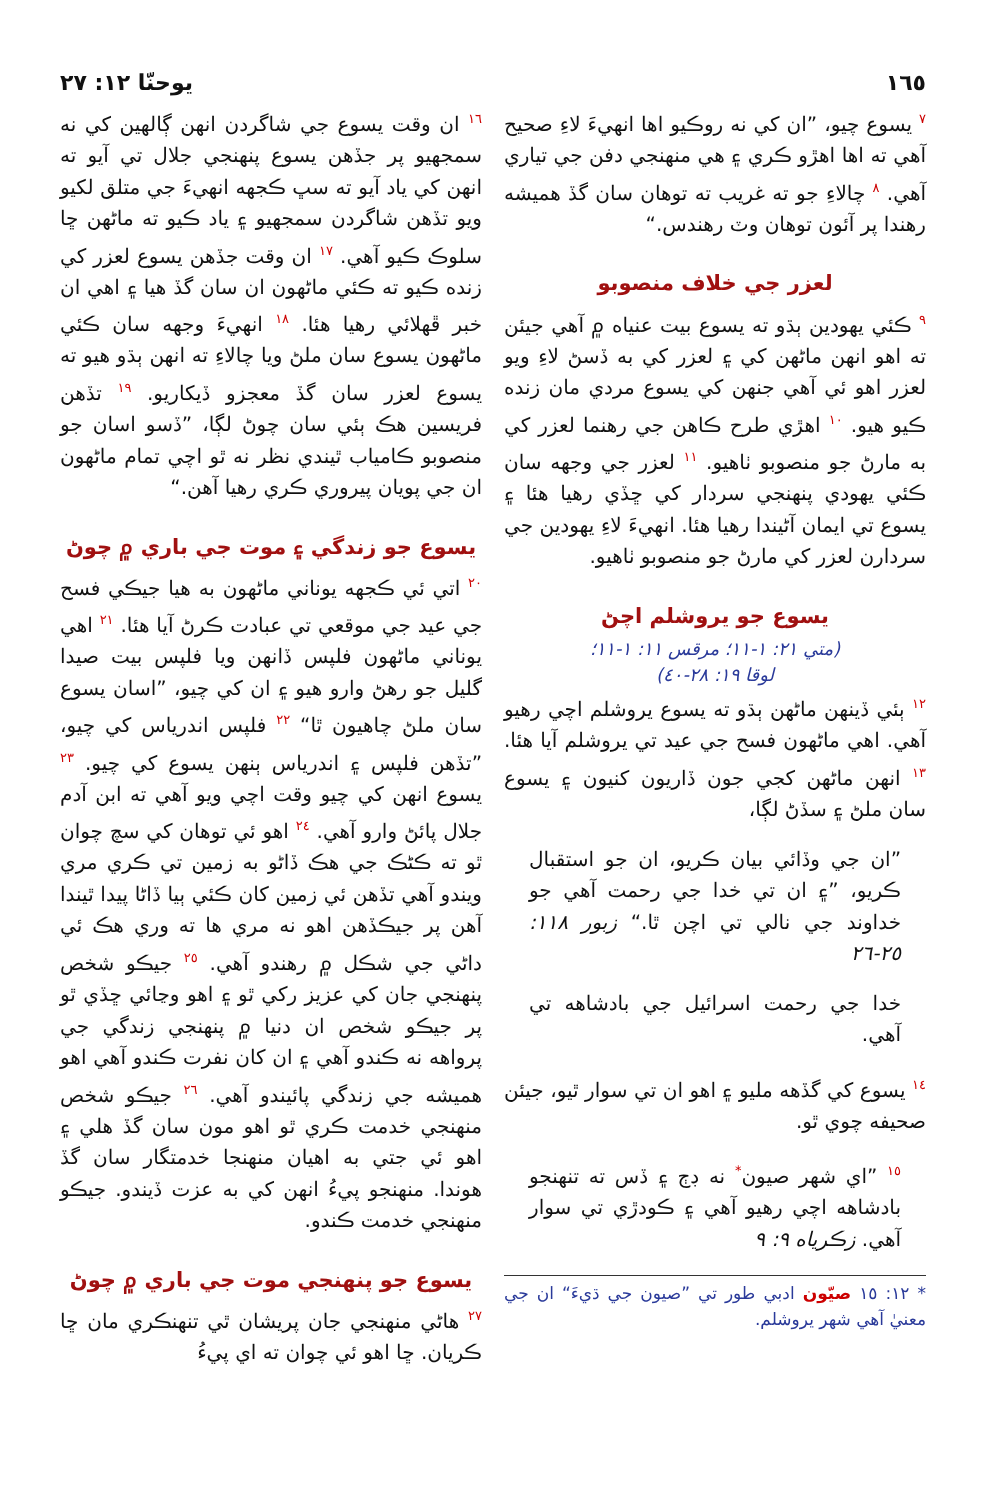١٦٥ يوحنّا ١٢: ٢٧
<sup>٧</sup> يسوع چيو، ”ان کي نه روڪيو اها انهيءَ لاءِ صحيح آهي ته اها اهڙو ڪري ۽ هي منهنجي دفن جي تياري آهي. <sup>٨</sup> چالاءِ جو ته غريب ته توهان سان گڏ هميشه رهندا پر آئون توهان وٽ رهندس.“
لعزر جي خلاف منصوبو
<sup>٩</sup> ڪئي يهودين ٻڌو ته يسوع بيت عنياه ۾ آهي جيئن ته اهو انهن ماڻهن کي ۽ لعزر کي به ڏسڻ لاءِ ويو لعزر اهو ئي آهي جنهن کي يسوع مردي مان زنده ڪيو هيو. <sup>١٠</sup> اهڙي طرح ڪاهن جي رهنما لعزر کي به مارڻ جو منصوبو ٺاهيو. <sup>١١</sup> لعزر جي وجهه سان ڪئي يهودي پنهنجي سردار کي ڇڏي رهيا هئا ۽ يسوع تي ايمان آڻيندا رهيا هئا. انهيءَ لاءِ يهودين جي سردارن لعزر کي مارڻ جو منصوبو ٺاهيو.
يسوع جو يروشلم اچڻ
(متي ٢١: ١-١١؛ مرقس ١١: ١-١١؛
لوقا ١٩: ٢٨-٤٠)
<sup>١٢</sup> ٻئي ڏينهن ماڻهن ٻڌو ته يسوع يروشلم اچي رهيو آهي. اهي ماڻهون فسح جي عيد تي يروشلم آيا هئا. <sup>١٣</sup> انهن ماڻهن کجي جون ڏاريون کنيون ۽ يسوع سان ملڻ ۽ سڏڻ لڳا،
”ان جي وڏائي بيان ڪريو، ان جو استقبال ڪريو، ”۽ ان تي خدا جي رحمت آهي جو خداوند جي نالي تي اچن ٿا.“ زبور ١١٨: ٢٥-٢٦
خدا جي رحمت اسرائيل جي بادشاهه تي آهي.
<sup>١٤</sup> يسوع کي گڏهه مليو ۽ اهو ان تي سوار ٿيو، جيئن صحيفه چوي ٿو.
<sup>١٥</sup> ”اي شهر صيون<sup>*</sup> نه ڊڄ ۽ ڏس ته تنهنجو بادشاهه اچي رهيو آهي ۽ ڪودڙي تي سوار آهي. زڪرياه ٩: ٩
* ١٢: ١٥ صيّون ادبي طور تي ”صيون جي ڌيءَ“ ان جي معنيٰ آهي شهر يروشلم.
<sup>١٦</sup> ان وقت يسوع جي شاگردن انهن ڳالهين کي نه سمجهيو پر جڏهن يسوع پنهنجي جلال تي آيو ته انهن کي ياد آيو ته سڀ ڪجهه انهيءَ جي متلق لکيو ويو تڏهن شاگردن سمجهيو ۽ ياد ڪيو ته ماڻهن ڇا سلوڪ ڪيو آهي. <sup>١٧</sup> ان وقت جڏهن يسوع لعزر کي زنده ڪيو ته ڪئي ماڻهون ان سان گڏ هيا ۽ اهي ان خبر ڦهلائي رهيا هئا. <sup>١٨</sup> انهيءَ وجهه سان ڪئي ماڻهون يسوع سان ملڻ ويا چالاءِ ته انهن ٻڌو هيو ته يسوع لعزر سان گڏ معجزو ڏيکاريو. <sup>١٩</sup> تڏهن فريسين هڪ ٻئي سان چوڻ لڳا، ”ڏسو اسان جو منصوبو ڪامياب ٿيندي نظر نه ٿو اچي تمام ماڻهون ان جي پويان پيروري ڪري رهيا آهن.“
يسوع جو زندگي ۽ موت جي باري ۾ چوڻ
<sup>٢٠</sup> اتي ئي ڪجهه يوناني ماڻهون به هيا جيڪي فسح جي عيد جي موقعي تي عبادت ڪرڻ آيا هئا. <sup>٢١</sup> اهي يوناني ماڻهون فلپس ڏانهن ويا فلپس بيت صيدا گليل جو رهڻ وارو هيو ۽ ان کي چيو، ”اسان يسوع سان ملڻ چاهيون ٿا“ <sup>٢٢</sup> فلپس اندرياس کي چيو، ”تڏهن فلپس ۽ اندرياس ٻنهن يسوع کي چيو. <sup>٢٣</sup> يسوع انهن کي چيو وقت اچي ويو آهي ته ابن آدم جلال پائڻ وارو آهي. <sup>٢٤</sup> اهو ئي توهان کي سچ چوان ٿو ته ڪڻڪ جي هڪ ڏاڻو به زمين تي ڪري مري ويندو آهي تڏهن ئي زمين کان ڪئي ٻيا ڏاڻا پيدا ٿيندا آهن پر جيڪڏهن اهو نه مري ها ته وري هڪ ئي داڻي جي شڪل ۾ رهندو آهي. <sup>٢٥</sup> جيڪو شخص پنهنجي جان کي عزيز رکي ٿو ۽ اهو وڃائي ڇڏي ٿو پر جيڪو شخص ان دنيا ۾ پنهنجي زندگي جي پرواهه نه ڪندو آهي ۽ ان کان نفرت ڪندو آهي اهو هميشه جي زندگي پائيندو آهي. <sup>٢٦</sup> جيڪو شخص منهنجي خدمت ڪري ٿو اهو مون سان گڏ هلي ۽ اهو ئي جتي به اهيان منهنجا خدمتگار سان گڏ هوندا. منهنجو پيءُ انهن کي به عزت ڏيندو. جيڪو منهنجي خدمت ڪندو.
يسوع جو پنهنجي موت جي باري ۾ چوڻ
<sup>٢٧</sup> هاڻي منهنجي جان پريشان ٿي تنهنڪري مان ڇا ڪريان. ڇا اهو ئي چوان ته اي پيءُ